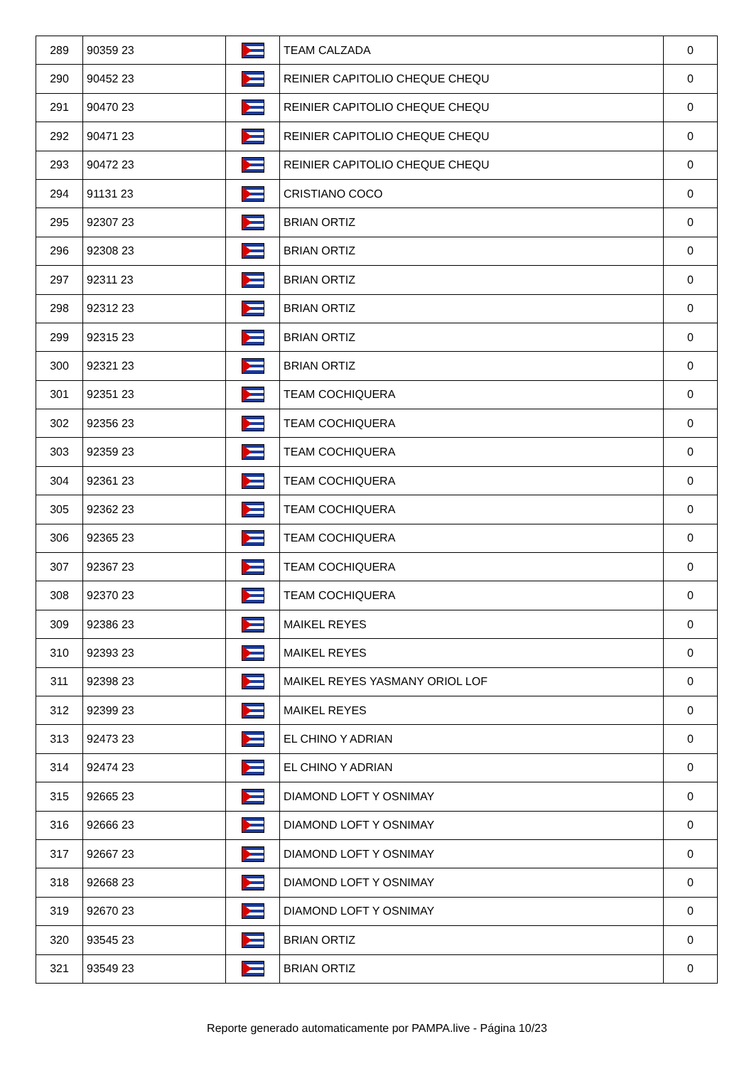| 289 | 90359 23 | | TEAM CALZADA | 0 |
| 290 | 90452 23 | | REINIER CAPITOLIO CHEQUE CHEQU | 0 |
| 291 | 90470 23 | | REINIER CAPITOLIO CHEQUE CHEQU | 0 |
| 292 | 90471 23 | | REINIER CAPITOLIO CHEQUE CHEQU | 0 |
| 293 | 90472 23 | | REINIER CAPITOLIO CHEQUE CHEQU | 0 |
| 294 | 91131 23 | | CRISTIANO COCO | 0 |
| 295 | 92307 23 | | BRIAN ORTIZ | 0 |
| 296 | 92308 23 | | BRIAN ORTIZ | 0 |
| 297 | 92311 23 | | BRIAN ORTIZ | 0 |
| 298 | 92312 23 | | BRIAN ORTIZ | 0 |
| 299 | 92315 23 | | BRIAN ORTIZ | 0 |
| 300 | 92321 23 | | BRIAN ORTIZ | 0 |
| 301 | 92351 23 | | TEAM COCHIQUERA | 0 |
| 302 | 92356 23 | | TEAM COCHIQUERA | 0 |
| 303 | 92359 23 | | TEAM COCHIQUERA | 0 |
| 304 | 92361 23 | | TEAM COCHIQUERA | 0 |
| 305 | 92362 23 | | TEAM COCHIQUERA | 0 |
| 306 | 92365 23 | | TEAM COCHIQUERA | 0 |
| 307 | 92367 23 | | TEAM COCHIQUERA | 0 |
| 308 | 92370 23 | | TEAM COCHIQUERA | 0 |
| 309 | 92386 23 | | MAIKEL REYES | 0 |
| 310 | 92393 23 | | MAIKEL REYES | 0 |
| 311 | 92398 23 | | MAIKEL REYES YASMANY ORIOL LOF | 0 |
| 312 | 92399 23 | | MAIKEL REYES | 0 |
| 313 | 92473 23 | | EL CHINO Y ADRIAN | 0 |
| 314 | 92474 23 | | EL CHINO Y ADRIAN | 0 |
| 315 | 92665 23 | | DIAMOND LOFT Y OSNIMAY | 0 |
| 316 | 92666 23 | | DIAMOND LOFT Y OSNIMAY | 0 |
| 317 | 92667 23 | | DIAMOND LOFT Y OSNIMAY | 0 |
| 318 | 92668 23 | | DIAMOND LOFT Y OSNIMAY | 0 |
| 319 | 92670 23 | | DIAMOND LOFT Y OSNIMAY | 0 |
| 320 | 93545 23 | | BRIAN ORTIZ | 0 |
| 321 | 93549 23 | | BRIAN ORTIZ | 0 |
Reporte generado automaticamente por PAMPA.live - Página 10/23